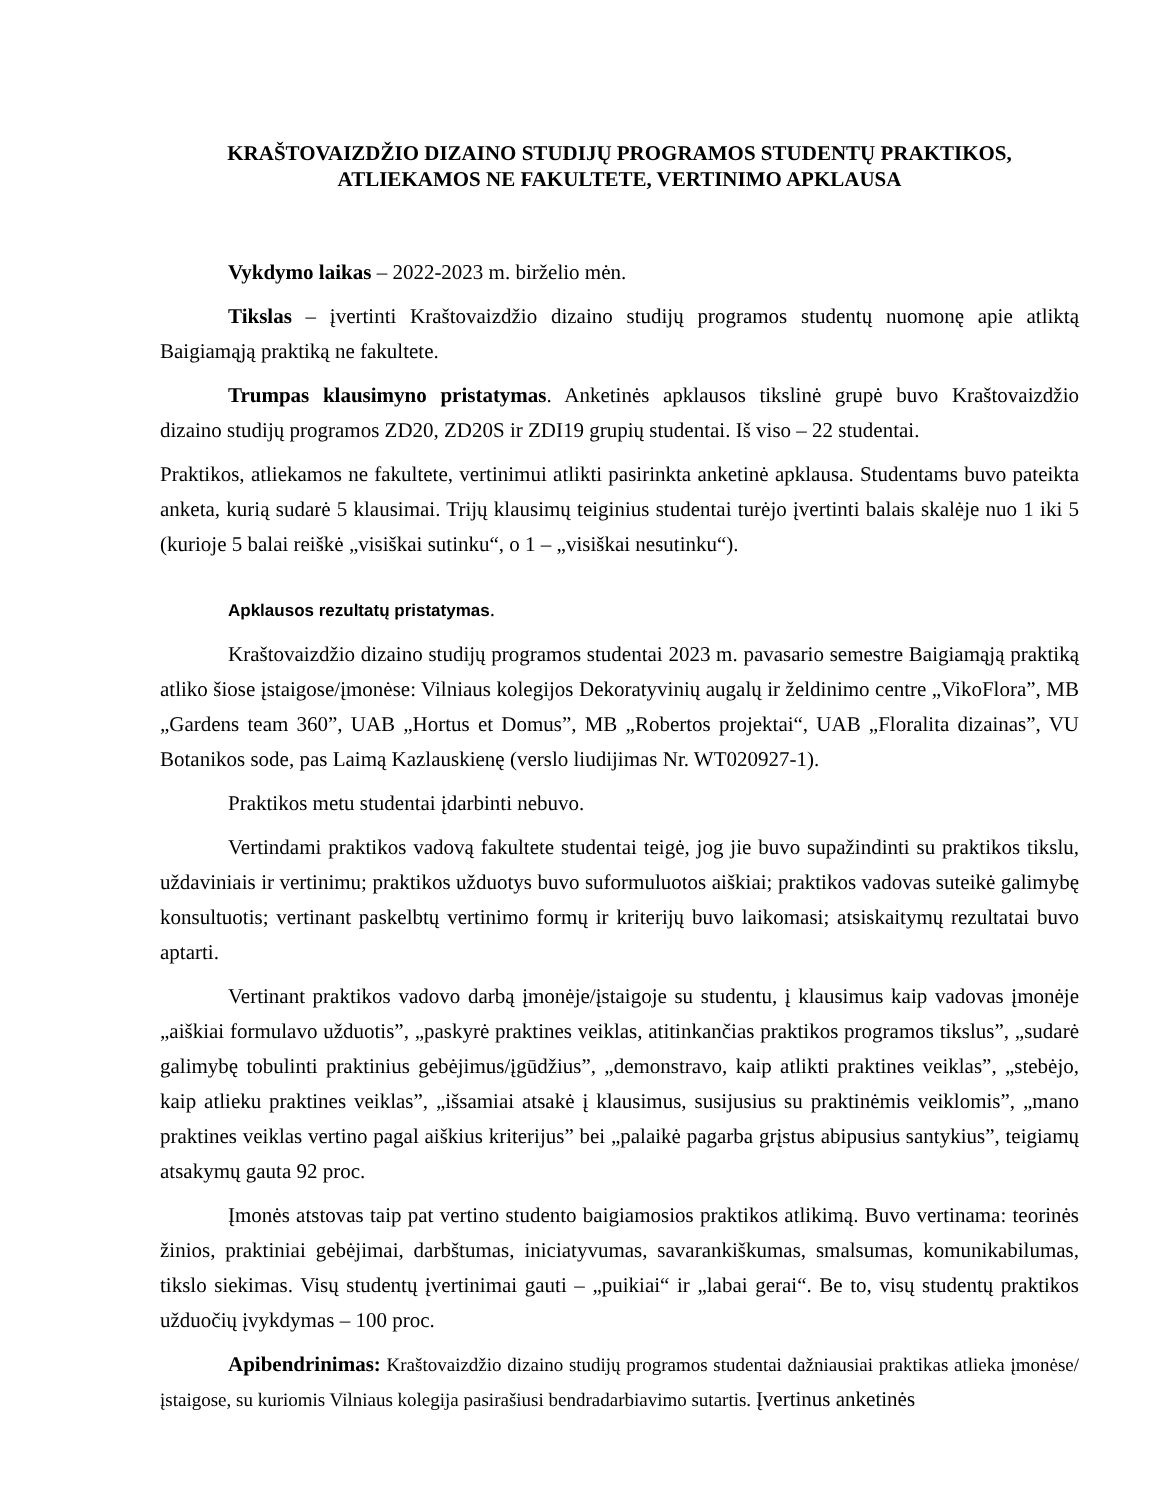KRAŠTOVAIZDŽIO DIZAINO STUDIJŲ PROGRAMOS STUDENTŲ PRAKTIKOS,
ATLIEKAMOS NE FAKULTETE, VERTINIMO APKLAUSA
Vykdymo laikas – 2022-2023 m. birželio mėn.
Tikslas – įvertinti Kraštovaizdžio dizaino studijų programos studentų nuomonę apie atliktą Baigiamąją praktiką ne fakultete.
Trumpas klausimyno pristatymas. Anketinės apklausos tikslinė grupė buvo Kraštovaizdžio dizaino studijų programos ZD20, ZD20S ir ZDI19 grupių studentai. Iš viso – 22 studentai.
Praktikos, atliekamos ne fakultete, vertinimui atlikti pasirinkta anketinė apklausa. Studentams buvo pateikta anketa, kurią sudarė 5 klausimai. Trijų klausimų teiginius studentai turėjo įvertinti balais skalėje nuo 1 iki 5 (kurioje 5 balai reiškė „visiškai sutinku“, o 1 – „visiškai nesutinku“).
Apklausos rezultatų pristatymas.
Kraštovaizdžio dizaino studijų programos studentai 2023 m. pavasario semestre Baigiamąją praktiką atliko šiose įstaigose/įmonėse: Vilniaus kolegijos Dekoratyvinių augalų ir želdinimo centre „VikoFlora”, MB „Gardens team 360”, UAB „Hortus et Domus”, MB „Robertos projektai“, UAB „Floralita dizainas”, VU Botanikos sode, pas Laimą Kazlauskienę (verslo liudijimas Nr. WT020927-1).
Praktikos metu studentai įdarbinti nebuvo.
Vertindami praktikos vadovą fakultete studentai teigė, jog jie buvo supažindinti su praktikos tikslu, uždaviniais ir vertinimu; praktikos užduotys buvo suformuluotos aiškiai; praktikos vadovas suteikė galimybę konsultuotis; vertinant paskelbtų vertinimo formų ir kriterijų buvo laikomasi; atsiskaitymų rezultatai buvo aptarti.
Vertinant praktikos vadovo darbą įmonėje/įstaigoje su studentu, į klausimus kaip vadovas įmonėje „aiškiai formulavo užduotis”, „paskyrė praktines veiklas, atitinkančias praktikos programos tikslus”, „sudarė galimybę tobulinti praktinius gebėjimus/įgūdžius”, „demonstravo, kaip atlikti praktines veiklas”, „stebėjo, kaip atlieku praktines veiklas”, „išsamiai atsakė į klausimus, susijusius su praktinėmis veiklomis”, „mano praktines veiklas vertino pagal aiškius kriterijus” bei „palaikė pagarba grįstus abipusius santykius”, teigiamų atsakymų gauta 92 proc.
Įmonės atstovas taip pat vertino studento baigiamosios praktikos atlikimą. Buvo vertinama: teorinės žinios, praktiniai gebėjimai, darbštumas, iniciatyvumas, savarankiškumas, smalsumas, komunikabilumas, tikslo siekimas. Visų studentų įvertinimai gauti – „puikiai“ ir „labai gerai“. Be to, visų studentų praktikos užduočių įvykdymas – 100 proc.
Apibendrinimas: Kraštovaizdžio dizaino studijų programos studentai dažniausiai praktikas atlieka įmonėse/įstaigose, su kuriomis Vilniaus kolegija pasirašiusi bendradarbiavimo sutartis. Įvertinus anketinės